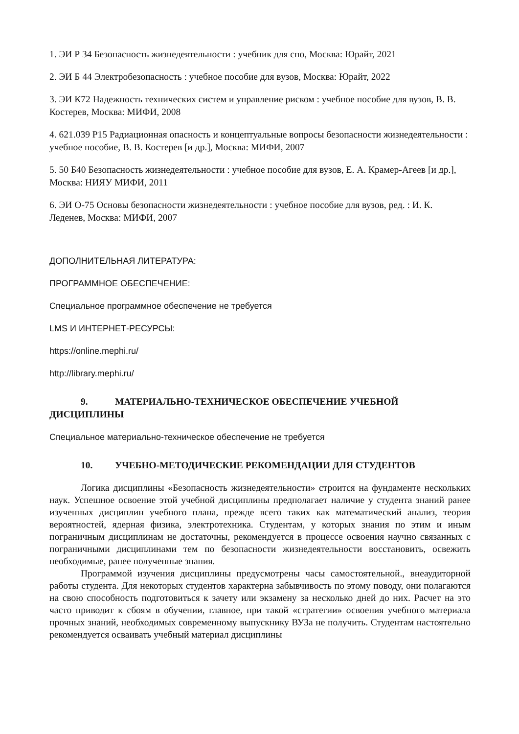1. ЭИ Р 34 Безопасность жизнедеятельности : учебник для спо, Москва: Юрайт, 2021
2. ЭИ Б 44 Электробезопасность : учебное пособие для вузов, Москва: Юрайт, 2022
3. ЭИ К72 Надежность технических систем и управление риском : учебное пособие для вузов, В. В. Костерев, Москва: МИФИ, 2008
4. 621.039 Р15 Радиационная опасность и концептуальные вопросы безопасности жизнедеятельности : учебное пособие, В. В. Костерев [и др.], Москва: МИФИ, 2007
5. 50 Б40 Безопасность жизнедеятельности : учебное пособие для вузов, Е. А. Крамер-Агеев [и др.], Москва: НИЯУ МИФИ, 2011
6. ЭИ О-75 Основы безопасности жизнедеятельности : учебное пособие для вузов, ред. : И. К. Леденев, Москва: МИФИ, 2007
ДОПОЛНИТЕЛЬНАЯ ЛИТЕРАТУРА:
ПРОГРАММНОЕ ОБЕСПЕЧЕНИЕ:
Специальное программное обеспечение не требуется
LMS И ИНТЕРНЕТ-РЕСУРСЫ:
https://online.mephi.ru/
http://library.mephi.ru/
9. МАТЕРИАЛЬНО-ТЕХНИЧЕСКОЕ ОБЕСПЕЧЕНИЕ УЧЕБНОЙ ДИСЦИПЛИНЫ
Специальное материально-техническое обеспечение не требуется
10. УЧЕБНО-МЕТОДИЧЕСКИЕ РЕКОМЕНДАЦИИ ДЛЯ СТУДЕНТОВ
Логика дисциплины «Безопасность жизнедеятельности» строится на фундаменте нескольких наук. Успешное освоение этой учебной дисциплины предполагает наличие у студента знаний ранее изученных дисциплин учебного плана, прежде всего таких как математический анализ, теория вероятностей, ядерная физика, электротехника. Студентам, у которых знания по этим и иным пограничным дисциплинам не достаточны, рекомендуется в процессе освоения научно связанных с пограничными дисциплинами тем по безопасности жизнедеятельности восстановить, освежить необходимые, ранее полученные знания.
Программой изучения дисциплины предусмотрены часы самостоятельной., внеаудиторной работы студента. Для некоторых студентов характерна забывчивость по этому поводу, они полагаются на свою способность подготовиться к зачету или экзамену за несколько дней до них. Расчет на это часто приводит к сбоям в обучении, главное, при такой «стратегии» освоения учебного материала прочных знаний, необходимых современному выпускнику ВУЗа не получить. Студентам настоятельно рекомендуется осваивать учебный материал дисциплины